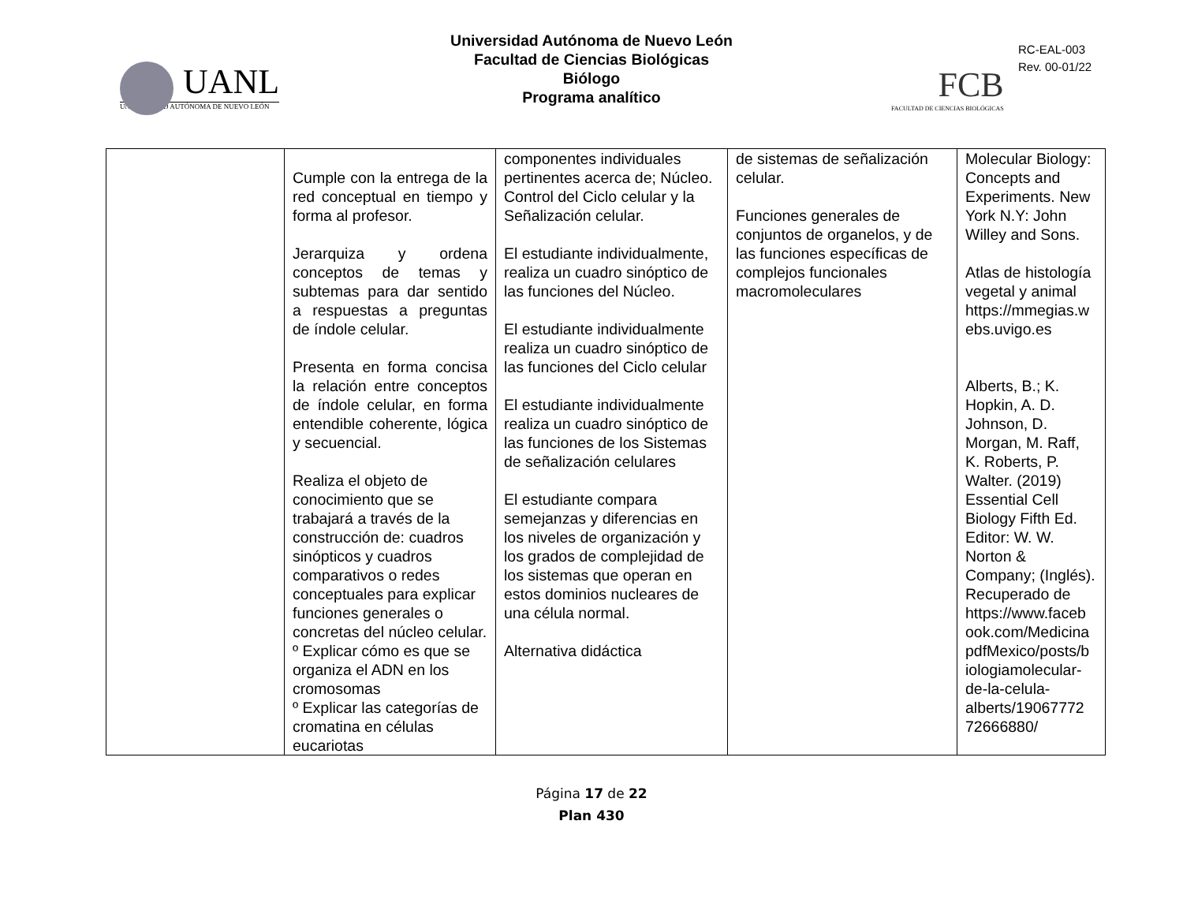UANL
UNIVERSIDAD AUTÓNOMA DE NUEVO LEÓN
Universidad Autónoma de Nuevo León
Facultad de Ciencias Biológicas
Biólogo
Programa analítico
RC-EAL-003
Rev. 00-01/22
FCB
FACULTAD DE CIENCIAS BIOLÓGICAS
| | Cumple con la entrega de la red conceptual en tiempo y forma al profesor. Jerarquiza y ordena conceptos de temas y subtemas para dar sentido a respuestas a preguntas de índole celular. Presenta en forma concisa la relación entre conceptos de índole celular, en forma entendible coherente, lógica y secuencial. Realiza el objeto de conocimiento que se trabajará a través de la construcción de: cuadros sinópticos y cuadros comparativos o redes conceptuales para explicar funciones generales o concretas del núcleo celular. º Explicar cómo es que se organiza el ADN en los cromosomas º Explicar las categorías de cromatina en células eucariotas | componentes individuales pertinentes acerca de; Núcleo. Control del Ciclo celular y la Señalización celular. El estudiante individualmente, realiza un cuadro sinóptico de las funciones del Núcleo. El estudiante individualmente realiza un cuadro sinóptico de las funciones del Ciclo celular El estudiante individualmente realiza un cuadro sinóptico de las funciones de los Sistemas de señalización celulares El estudiante compara semejanzas y diferencias en los niveles de organización y los grados de complejidad de los sistemas que operan en estos dominios nucleares de una célula normal. Alternativa didáctica | de sistemas de señalización celular. Funciones generales de conjuntos de organelos, y de las funciones específicas de complejos funcionales macromoleculares | Molecular Biology: Concepts and Experiments. New York N.Y: John Willey and Sons. Atlas de histología vegetal y animal https://mmegias.w ebs.uvigo.es Alberts, B.; K. Hopkin, A. D. Johnson, D. Morgan, M. Raff, K. Roberts, P. Walter. (2019) Essential Cell Biology Fifth Ed. Editor: W. W. Norton & Company; (Inglés). Recuperado de https://www.faceb ook.com/Medicina pdfMexico/posts/b iologiamolecular-de-la-celula-alberts/19067772 72666880/ |
Página 17 de 22
Plan 430